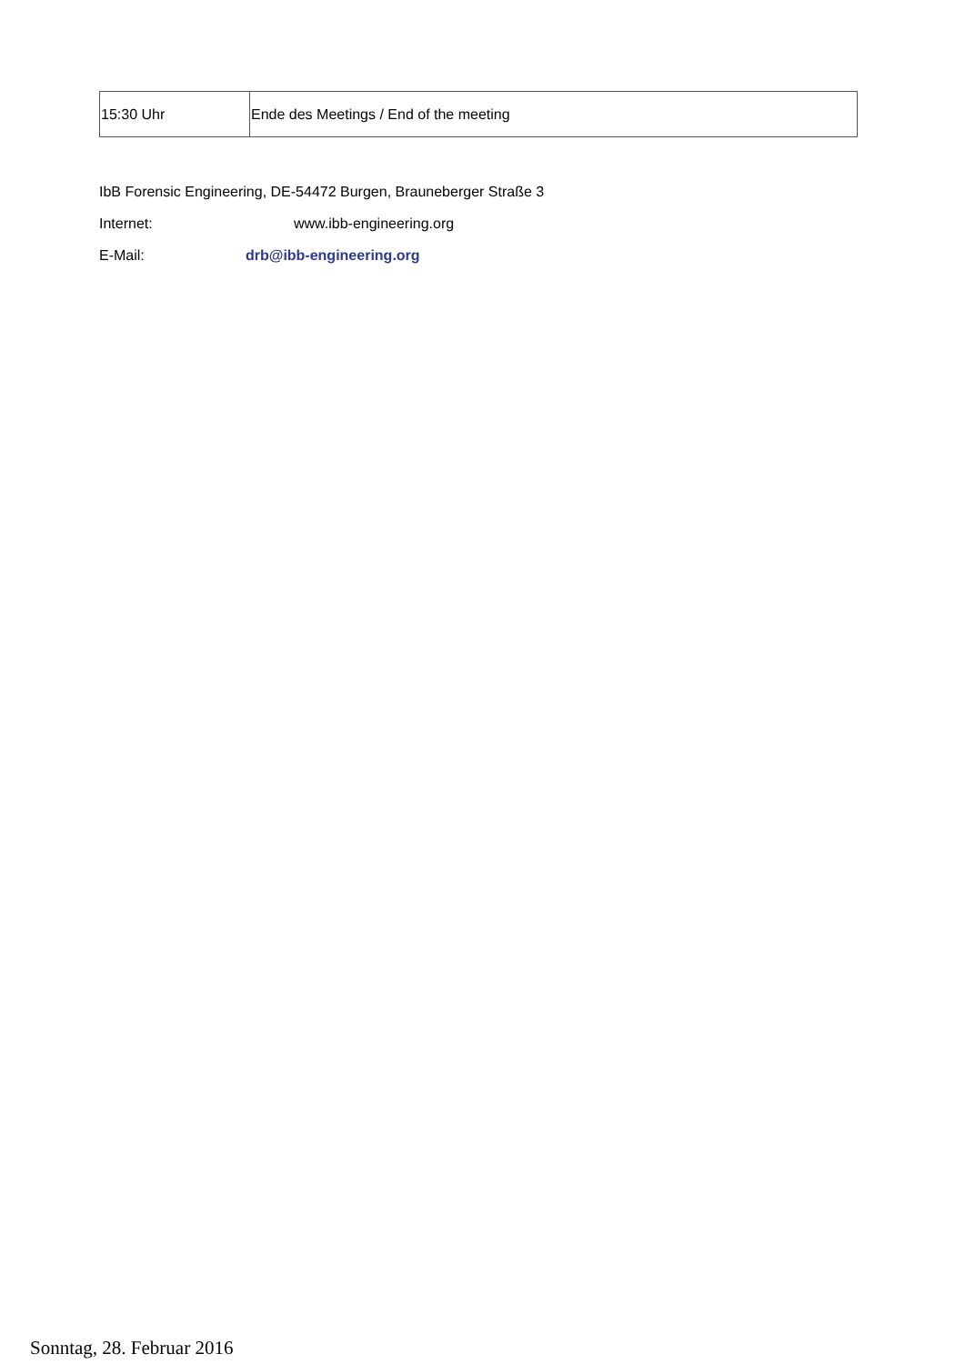| 15:30 Uhr | Ende des Meetings / End of the meeting |
IbB Forensic Engineering, DE-54472 Burgen, Brauneberger Straße 3
Internet: www.ibb-engineering.org
E-Mail: drb@ibb-engineering.org
Sonntag, 28. Februar 2016